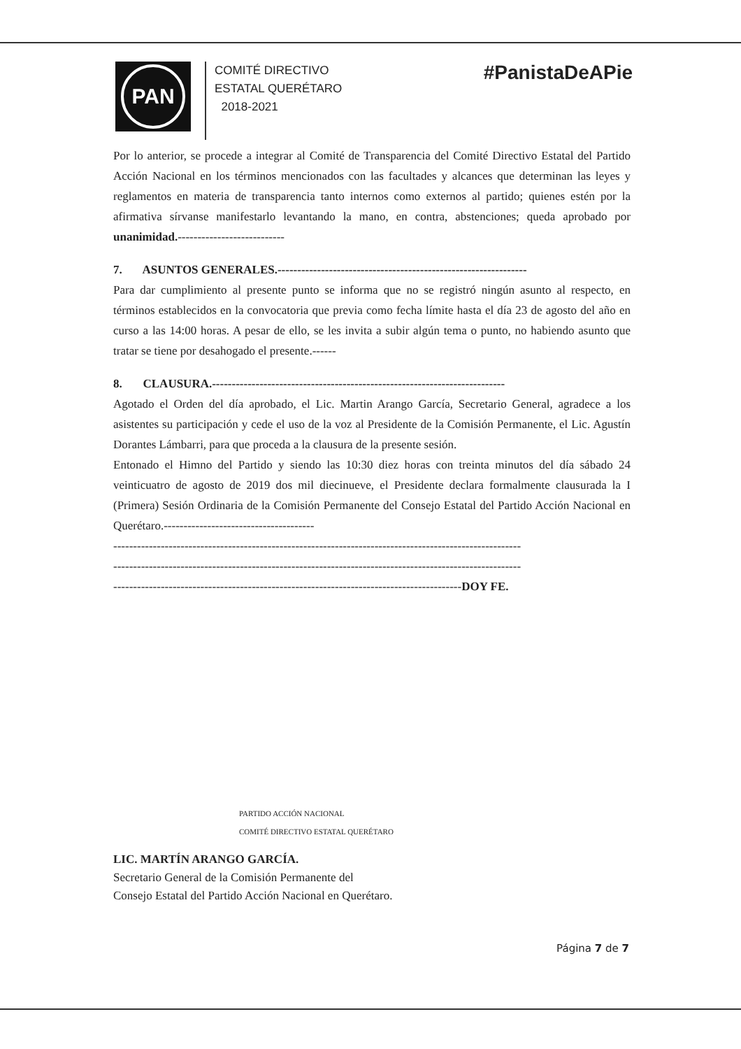PAN
COMITÉ DIRECTIVO
ESTATAL QUERÉTARO
2018-2021
#PanistaDeAPie
Por lo anterior, se procede a integrar al Comité de Transparencia del Comité Directivo Estatal del Partido Acción Nacional en los términos mencionados con las facultades y alcances que determinan las leyes y reglamentos en materia de transparencia tanto internos como externos al partido; quienes estén por la afirmativa sírvanse manifestarlo levantando la mano, en contra, abstenciones; queda aprobado por unanimidad.---------------------------
7. ASUNTOS GENERALES.---------------------------------------------------------------
Para dar cumplimiento al presente punto se informa que no se registró ningún asunto al respecto, en términos establecidos en la convocatoria que previa como fecha límite hasta el día 23 de agosto del año en curso a las 14:00 horas. A pesar de ello, se les invita a subir algún tema o punto, no habiendo asunto que tratar se tiene por desahogado el presente.------
8. CLAUSURA.--------------------------------------------------------------------------
Agotado el Orden del día aprobado, el Lic. Martin Arango García, Secretario General, agradece a los asistentes su participación y cede el uso de la voz al Presidente de la Comisión Permanente, el Lic. Agustín Dorantes Lámbarri, para que proceda a la clausura de la presente sesión.
Entonado el Himno del Partido y siendo las 10:30 diez horas con treinta minutos del día sábado 24 veinticuatro de agosto de 2019 dos mil diecinueve, el Presidente declara formalmente clausurada la I (Primera) Sesión Ordinaria de la Comisión Permanente del Consejo Estatal del Partido Acción Nacional en Querétaro.--------------------------------------
-------------------------------------------------------------------------------------------------------
-------------------------------------------------------------------------------------------------------
----------------------------------------------------------------------------------------DOY FE.
PARTIDO ACCIÓN NACIONAL
COMITÉ DIRECTIVO ESTATAL QUERÉTARO
LIC. MARTÍN ARANGO GARCÍA.
Secretario General de la Comisión Permanente del
Consejo Estatal del Partido Acción Nacional en Querétaro.
Página 7 de 7